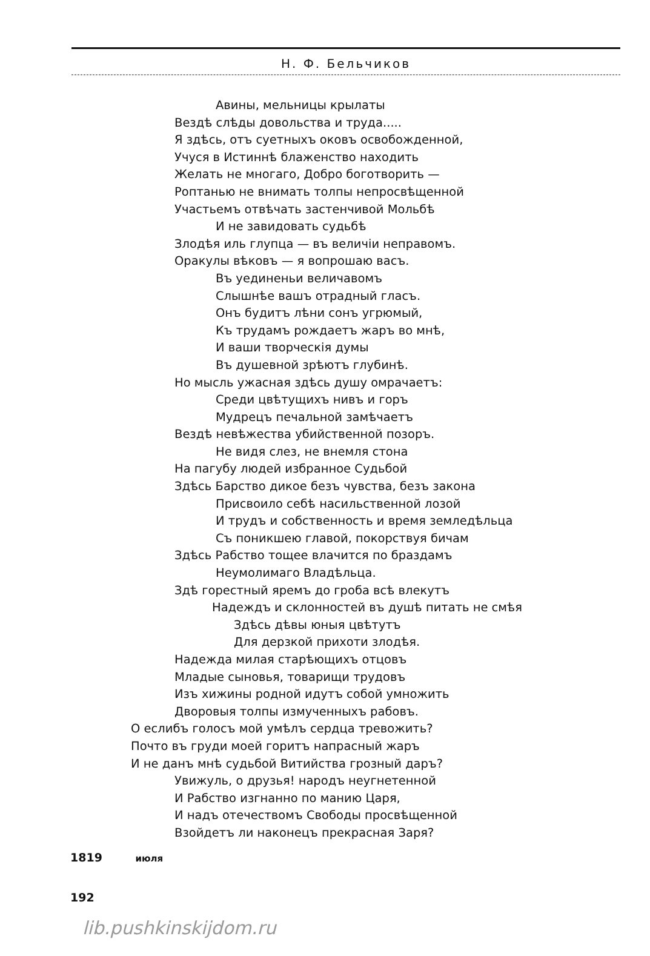Н. Ф. Бельчиков
Авины, мельницы крылаты
Вездѣ слѣды довольства и труда.....
Я здѣсь, отъ суетныхъ оковъ освобожденной,
Учуся в Истиннѣ блаженство находить
Желать не многаго, Добро боготворить —
Роптанью не внимать толпы непросвѣщенной
Участьемъ отвѣчать застенчивой Мольбѣ
И не завидовать судьбѣ
Злодѣя иль глупца — въ величiи неправомъ.
Оракулы вѣковъ — я вопрошаю васъ.
Въ уединеньи величавомъ
Слышнѣе вашъ отрадный гласъ.
Онъ будитъ лѣни сонъ угрюмый,
Къ трудамъ рождаетъ жаръ во мнѣ,
И ваши творческiя думы
Въ душевной зрѣютъ глубинѣ.
Но мысль ужасная здѣсь душу омрачаетъ:
Среди цвѣтущихъ нивъ и горъ
Мудрецъ печальной замѣчаетъ
Вездѣ невѣжества убийственной позоръ.
Не видя слез, не внемля стона
На пагубу людей избранное Судьбой
Здѣсь Барство дикое безъ чувства, безъ закона
Присвоило себѣ насильственной лозой
И трудъ и собственность и время земледѣльца
Съ поникшею главой, покорствуя бичам
Здѣсь Рабство тощее влачится по браздамъ
Неумолимаго Владѣльца.
Здѣ горестный яремъ до гроба всѣ влекутъ
Надеждъ и склонностей въ душѣ питать не смѣя
Здѣсь дѣвы юныя цвѣтутъ
Для дерзкой прихоти злодѣя.
Надежда милая старѣющихъ отцовъ
Младые сыновья, товарищи трудовъ
Изъ хижины родной идутъ собой умножить
Дворовыя толпы измученныхъ рабовъ.
О еслибъ голосъ мой умѣлъ сердца тревожить?
Почто въ груди моей горитъ напрасный жаръ
И не данъ мнѣ судьбой Витийства грозный даръ?
Увижуль, о друзья! народъ неугнетенной
И Рабство изгнанно по манию Царя,
И надъ отечествомъ Свободы просвѣщенной
Взойдетъ ли наконецъ прекрасная Заря?
1819 июля
192
lib.pushkinskijdom.ru